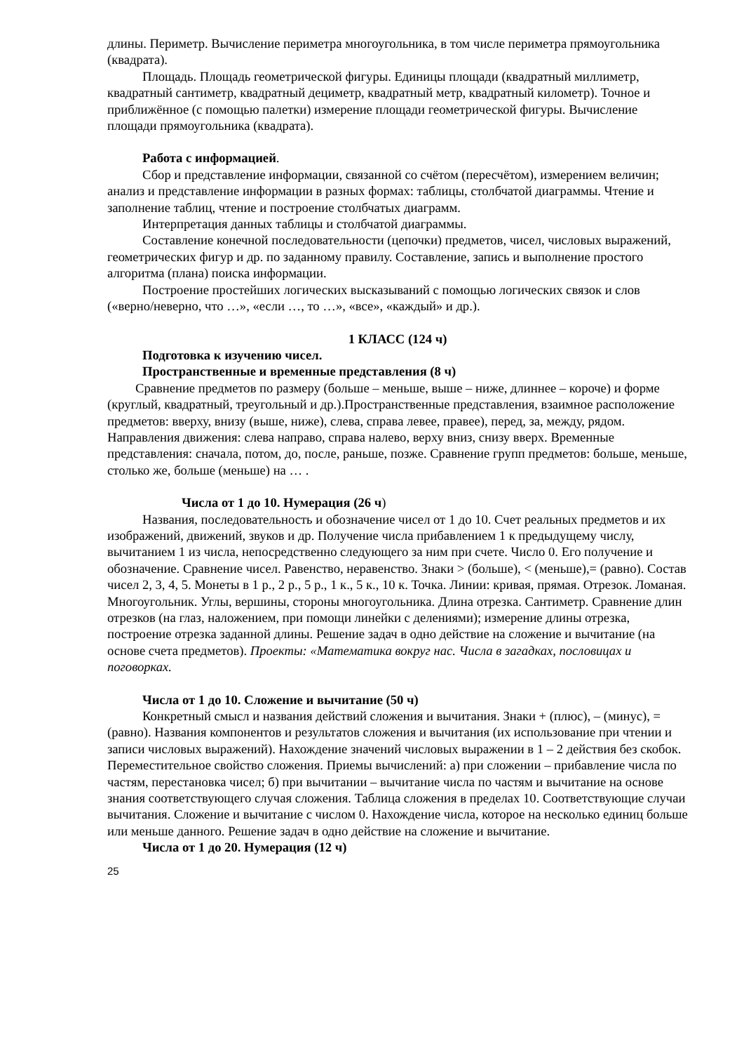длины. Периметр. Вычисление периметра многоугольника, в том числе периметра прямоугольника (квадрата).
Площадь. Площадь геометрической фигуры. Единицы площади (квадратный миллиметр, квадратный сантиметр, квадратный дециметр, квадратный метр, квадратный километр). Точное и приближённое (с помощью палетки) измерение площади геометрической фигуры. Вычисление площади прямоугольника (квадрата).
Работа с информацией.
Сбор и представление информации, связанной со счётом (пересчётом), измерением величин; анализ и представление информации в разных формах: таблицы, столбчатой диаграммы. Чтение и заполнение таблиц, чтение и построение столбчатых диаграмм.
Интерпретация данных таблицы и столбчатой диаграммы.
Составление конечной последовательности (цепочки) предметов, чисел, числовых выражений, геометрических фигур и др. по заданному правилу. Составление, запись и выполнение простого алгоритма (плана) поиска информации.
Построение простейших логических высказываний с помощью логических связок и слов («верно/неверно, что …», «если …, то …», «все», «каждый» и др.).
1 КЛАСС (124 ч)
Подготовка к изучению чисел.
Пространственные и временные представления (8 ч)
Сравнение предметов по размеру (больше – меньше, выше – ниже, длиннее – короче) и форме (круглый, квадратный, треугольный и др.).Пространственные представления, взаимное расположение предметов: вверху, внизу (выше, ниже), слева, справа левее, правее), перед, за, между, рядом. Направления движения: слева направо, справа налево, верху вниз, снизу вверх. Временные представления: сначала, потом, до, после, раньше, позже. Сравнение групп предметов: больше, меньше, столько же, больше (меньше) на … .
Числа от 1 до 10. Нумерация (26 ч)
Названия, последовательность и обозначение чисел от 1 до 10. Счет реальных предметов и их изображений, движений, звуков и др. Получение числа прибавлением 1 к предыдущему числу, вычитанием 1 из числа, непосредственно следующего за ним при счете. Число 0. Его получение и обозначение. Сравнение чисел. Равенство, неравенство. Знаки > (больше), < (меньше),= (равно). Состав чисел 2, 3, 4, 5. Монеты в 1 р., 2 р., 5 р., 1 к., 5 к., 10 к. Точка. Линии: кривая, прямая. Отрезок. Ломаная. Многоугольник. Углы, вершины, стороны многоугольника. Длина отрезка. Сантиметр. Сравнение длин отрезков (на глаз, наложением, при помощи линейки с делениями); измерение длины отрезка, построение отрезка заданной длины. Решение задач в одно действие на сложение и вычитание (на основе счета предметов). Проекты: «Математика вокруг нас. Числа в загадках, пословицах и поговорках.
Числа от 1 до 10. Сложение и вычитание (50 ч)
Конкретный смысл и названия действий сложения и вычитания. Знаки + (плюс), – (минус), = (равно). Названия компонентов и результатов сложения и вычитания (их использование при чтении и записи числовых выражений). Нахождение значений числовых выражении в 1 – 2 действия без скобок. Переместительное свойство сложения. Приемы вычислений: а) при сложении – прибавление числа по частям, перестановка чисел; б) при вычитании – вычитание числа по частям и вычитание на основе знания соответствующего случая сложения. Таблица сложения в пределах 10. Соответствующие случаи вычитания. Сложение и вычитание с числом 0. Нахождение числа, которое на несколько единиц больше или меньше данного. Решение задач в одно действие на сложение и вычитание.
Числа от 1 до 20. Нумерация (12 ч)
25